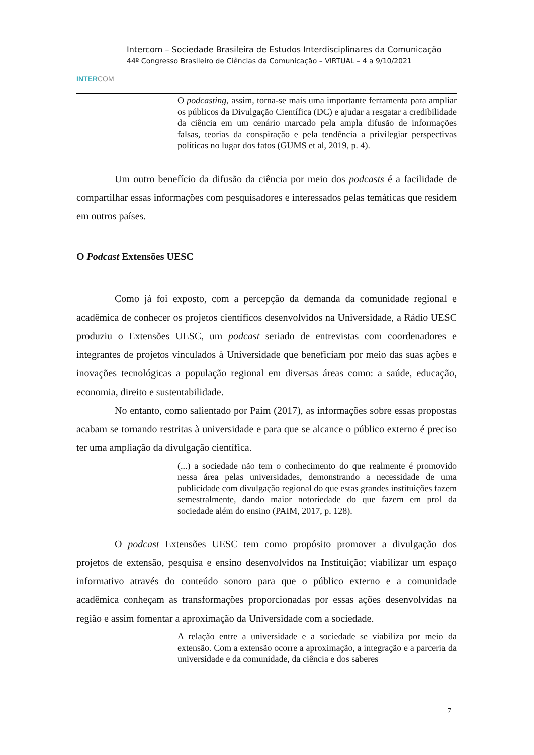INTERCOM
Intercom – Sociedade Brasileira de Estudos Interdisciplinares da Comunicação
44º Congresso Brasileiro de Ciências da Comunicação – VIRTUAL – 4 a 9/10/2021
O podcasting, assim, torna-se mais uma importante ferramenta para ampliar os públicos da Divulgação Científica (DC) e ajudar a resgatar a credibilidade da ciência em um cenário marcado pela ampla difusão de informações falsas, teorias da conspiração e pela tendência a privilegiar perspectivas políticas no lugar dos fatos (GUMS et al, 2019, p. 4).
Um outro benefício da difusão da ciência por meio dos podcasts é a facilidade de compartilhar essas informações com pesquisadores e interessados pelas temáticas que residem em outros países.
O Podcast Extensões UESC
Como já foi exposto, com a percepção da demanda da comunidade regional e acadêmica de conhecer os projetos científicos desenvolvidos na Universidade, a Rádio UESC produziu o Extensões UESC, um podcast seriado de entrevistas com coordenadores e integrantes de projetos vinculados à Universidade que beneficiam por meio das suas ações e inovações tecnológicas a população regional em diversas áreas como: a saúde, educação, economia, direito e sustentabilidade.
No entanto, como salientado por Paim (2017), as informações sobre essas propostas acabam se tornando restritas à universidade e para que se alcance o público externo é preciso ter uma ampliação da divulgação científica.
(...) a sociedade não tem o conhecimento do que realmente é promovido nessa área pelas universidades, demonstrando a necessidade de uma publicidade com divulgação regional do que estas grandes instituições fazem semestralmente, dando maior notoriedade do que fazem em prol da sociedade além do ensino (PAIM, 2017, p. 128).
O podcast Extensões UESC tem como propósito promover a divulgação dos projetos de extensão, pesquisa e ensino desenvolvidos na Instituição; viabilizar um espaço informativo através do conteúdo sonoro para que o público externo e a comunidade acadêmica conheçam as transformações proporcionadas por essas ações desenvolvidas na região e assim fomentar a aproximação da Universidade com a sociedade.
A relação entre a universidade e a sociedade se viabiliza por meio da extensão. Com a extensão ocorre a aproximação, a integração e a parceria da universidade e da comunidade, da ciência e dos saberes
7